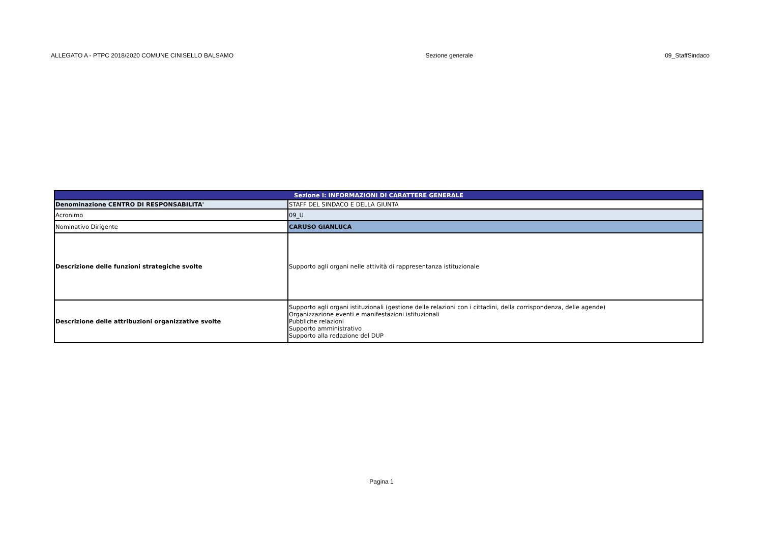ALLEGATO A - PTPC 2018/2020 COMUNE CINISELLO BALSAMO Sezione generale 09_StaffSindaco
| Sezione I: INFORMAZIONI DI CARATTERE GENERALE | |
| --- | --- |
| Denominazione CENTRO DI RESPONSABILITA' | STAFF DEL SINDACO E DELLA GIUNTA |
| Acronimo | 09_U |
| Nominativo Dirigente | CARUSO GIANLUCA |
| Descrizione delle funzioni strategiche svolte | Supporto agli organi nelle attività di rappresentanza istituzionale |
| Descrizione delle attribuzioni organizzative svolte | Supporto agli organi istituzionali (gestione delle relazioni con i cittadini, della corrispondenza, delle agende) Organizzazione eventi e manifestazioni istituzionali Pubbliche relazioni Supporto amministrativo Supporto alla redazione del DUP |
Pagina 1